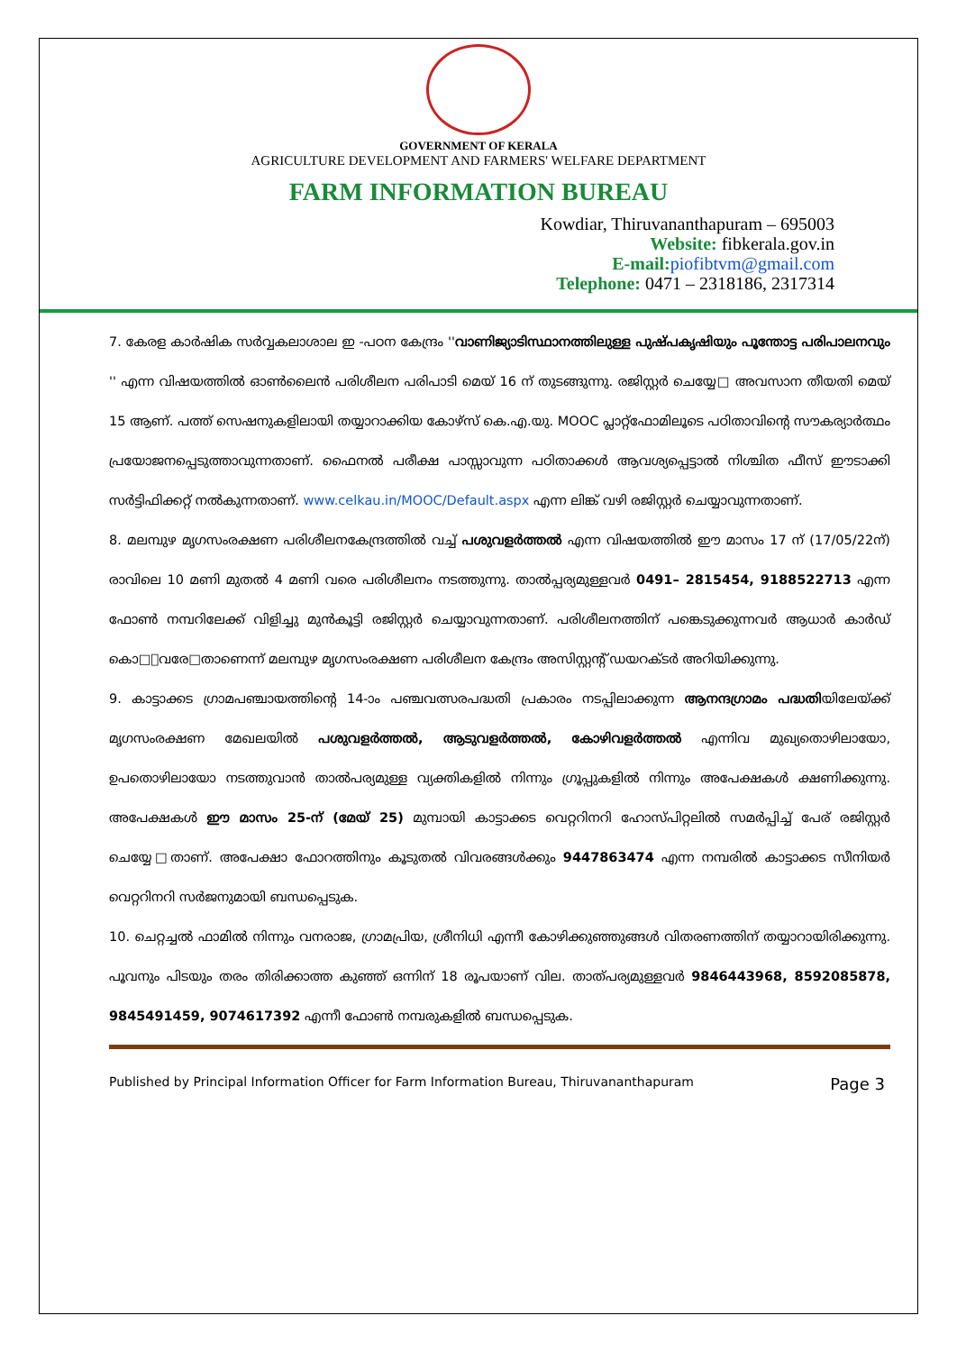GOVERNMENT OF KERALA
AGRICULTURE DEVELOPMENT AND FARMERS' WELFARE DEPARTMENT
FARM INFORMATION BUREAU
Kowdiar, Thiruvananthapuram – 695003
Website: fibkerala.gov.in
E-mail: piofibtvm@gmail.com
Telephone: 0471 – 2318186, 2317314
7. കേരള കാർഷിക സർവ്വകലാശാല ഇ -പഠന കേന്ദ്രം ''വാണിജ്യാടിസ്ഥാനത്തിലുള്ള പുഷ്പകൃഷിയും പൂന്തോട്ട പരിപാലനവും '' എന്ന വിഷയത്തിൽ ഓൺലൈൻ പരിശീലന പരിപാടി മെയ് 16 ന് തുടങ്ങുന്നു. രജിസ്റ്റർ ചെയ്യേ□ അവസാന തീയതി മെയ് 15 ആണ്. പത്ത് സെഷനുകളിലായി തയ്യാറാക്കിയ കോഴ്സ് കെ.എ.യു. MOOC പ്ലാറ്റ്ഫോമിലൂടെ പഠിതാവിന്റെ സൗകര്യാർത്ഥം പ്രയോജനപ്പെടുത്താവുന്നതാണ്. ഫൈനൽ പരീക്ഷ പാസ്സാവുന്ന പഠിതാക്കൾ ആവശ്യപ്പെട്ടാൽ നിശ്ചിത ഫീസ് ഈടാക്കി സർട്ടിഫിക്കറ്റ് നൽകുന്നതാണ്. www.celkau.in/MOOC/Default.aspx എന്ന ലിങ്ക് വഴി രജിസ്റ്റർ ചെയ്യാവുന്നതാണ്.
8. മലമ്പുഴ മൃഗസംരക്ഷണ പരിശീലനകേന്ദ്രത്തിൽ വച്ച് പശുവളർത്തൽ എന്ന വിഷയത്തിൽ ഈ മാസം 17 ന് (17/05/22ന്) രാവിലെ 10 മണി മുതൽ 4 മണി വരെ പരിശീലനം നടത്തുന്നു. താൽപ്പര്യമുള്ളവർ 0491– 2815454, 9188522713 എന്ന ഫോൺ നമ്പറിലേക്ക് വിളിച്ചു മുൻകൂട്ടി രജിസ്റ്റർ ചെയ്യാവുന്നതാണ്. പരിശീലനത്തിന് പങ്കെടുക്കുന്നവർ ആധാർ കാർഡ് കൊ□ുവരേ□താണെന്ന് മലമ്പുഴ മൃഗസംരക്ഷണ പരിശീലന കേന്ദ്രം അസിസ്റ്റന്റ് ഡയറക്ടർ അറിയിക്കുന്നു.
9. കാട്ടാക്കട ഗ്രാമപഞ്ചായത്തിന്റെ 14-ാം പഞ്ചവത്സരപദ്ധതി പ്രകാരം നടപ്പിലാക്കുന്ന ആനന്ദഗ്രാമം പദ്ധതിയിലേയ്ക്ക് മൃഗസംരക്ഷണ മേഖലയിൽ പശുവളർത്തൽ, ആടുവളർത്തൽ, കോഴിവളർത്തൽ എന്നിവ മുഖ്യതൊഴിലായോ, ഉപതൊഴിലായോ നടത്തുവാൻ താൽപര്യമുള്ള വ്യക്തികളിൽ നിന്നും ഗ്രൂപ്പുകളിൽ നിന്നും അപേക്ഷകൾ ക്ഷണിക്കുന്നു. അപേക്ഷകൾ ഈ മാസം 25-ന് (മേയ് 25) മുമ്പായി കാട്ടാക്കട വെറ്ററിനറി ഹോസ്പിറ്റലിൽ സമർപ്പിച്ച് പേര് രജിസ്റ്റർ ചെയ്യേ□താണ്. അപേക്ഷാ ഫോറത്തിനും കൂടുതൽ വിവരങ്ങൾക്കും 9447863474 എന്ന നമ്പരിൽ കാട്ടാക്കട സീനിയർ വെറ്ററിനറി സർജനുമായി ബന്ധപ്പെടുക.
10. ചെറ്റച്ചൽ ഫാമിൽ നിന്നും വനരാജ, ഗ്രാമപ്രിയ, ശ്രീനിധി എന്നീ കോഴിക്കുഞ്ഞുങ്ങൾ വിതരണത്തിന് തയ്യാറായിരിക്കുന്നു. പൂവനും പിടയും തരം തിരിക്കാത്ത കുഞ്ഞ് ഒന്നിന് 18 രൂപയാണ് വില. താത്പര്യമുള്ളവർ 9846443968, 8592085878, 9845491459, 9074617392 എന്നീ ഫോൺ നമ്പരുകളിൽ ബന്ധപ്പെടുക.
Published by Principal Information Officer for Farm Information Bureau, Thiruvananthapuram Page 3